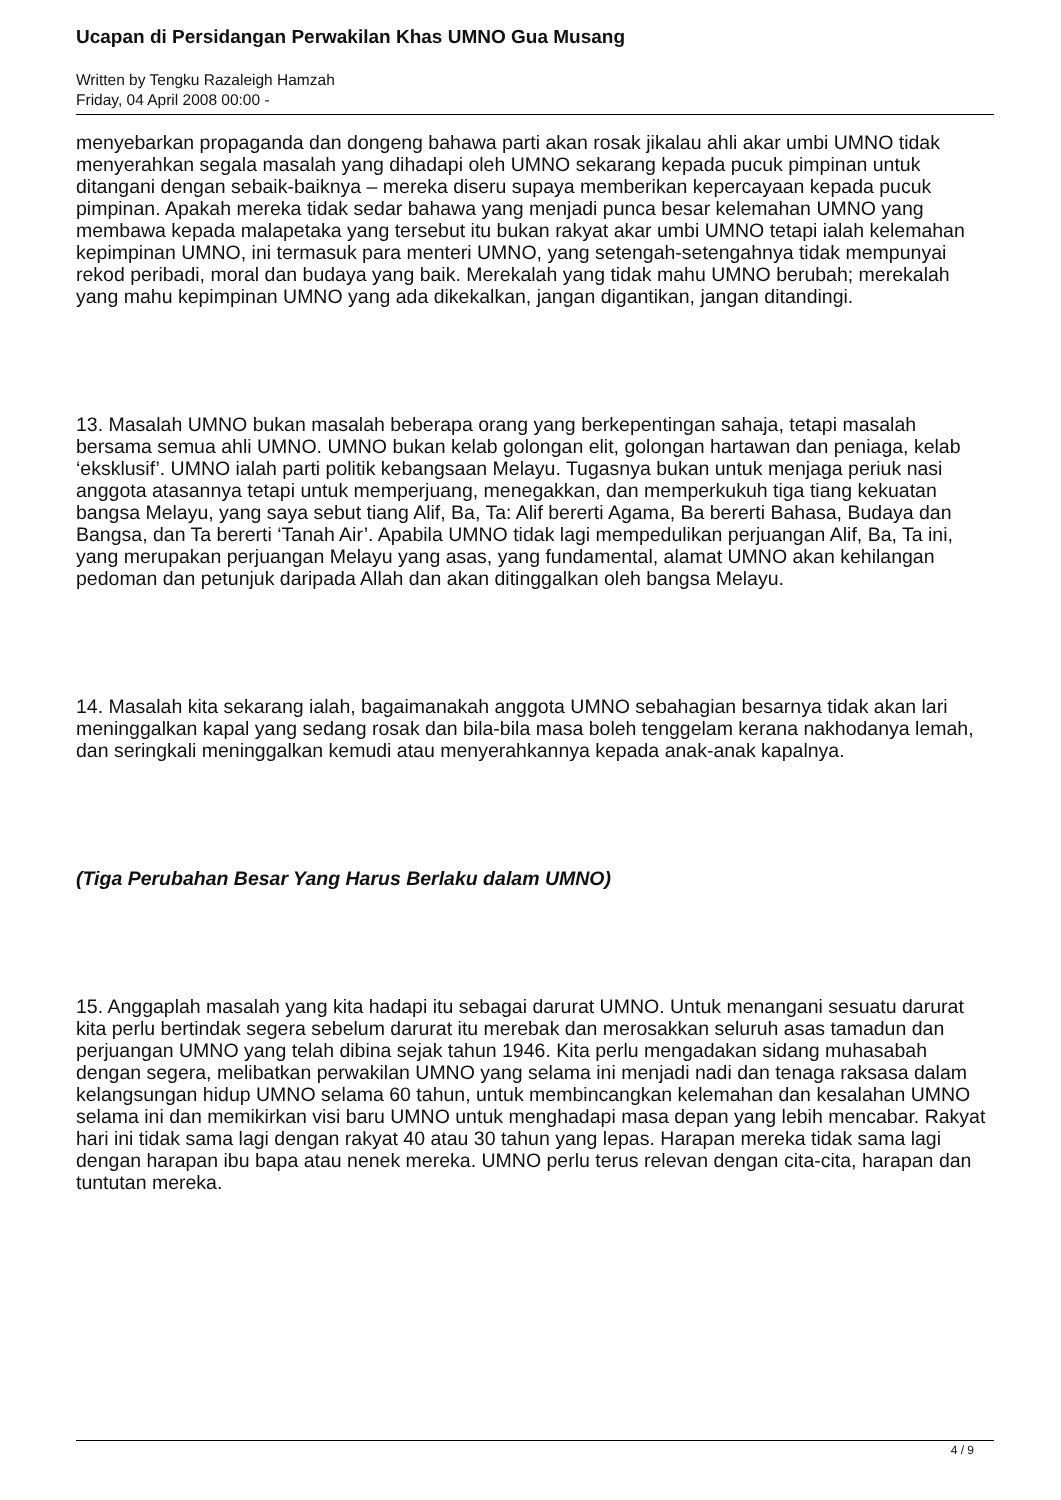Ucapan di Persidangan Perwakilan Khas UMNO Gua Musang
Written by Tengku Razaleigh Hamzah
Friday, 04 April 2008 00:00 -
menyebarkan propaganda dan dongeng bahawa parti akan rosak jikalau ahli akar umbi UMNO tidak menyerahkan segala masalah yang dihadapi oleh UMNO sekarang kepada pucuk pimpinan untuk ditangani dengan sebaik-baiknya – mereka diseru supaya memberikan kepercayaan kepada pucuk pimpinan. Apakah mereka tidak sedar bahawa yang menjadi punca besar kelemahan UMNO yang membawa kepada malapetaka yang tersebut itu bukan rakyat akar umbi UMNO tetapi ialah kelemahan kepimpinan UMNO, ini termasuk para menteri UMNO, yang setengah-setengahnya tidak mempunyai rekod peribadi, moral dan budaya yang baik. Merekalah yang tidak mahu UMNO berubah; merekalah yang mahu kepimpinan UMNO yang ada dikekalkan, jangan digantikan, jangan ditandingi.
13. Masalah UMNO bukan masalah beberapa orang yang berkepentingan sahaja, tetapi masalah bersama semua ahli UMNO. UMNO bukan kelab golongan elit, golongan hartawan dan peniaga, kelab ‘eksklusif’. UMNO ialah parti politik kebangsaan Melayu. Tugasnya bukan untuk menjaga periuk nasi anggota atasannya tetapi untuk memperjuang, menegakkan, dan memperkukuh tiga tiang kekuatan bangsa Melayu, yang saya sebut tiang Alif, Ba, Ta: Alif bererti Agama, Ba bererti Bahasa, Budaya dan Bangsa, dan Ta bererti ‘Tanah Air’. Apabila UMNO tidak lagi mempedulikan perjuangan Alif, Ba, Ta ini, yang merupakan perjuangan Melayu yang asas, yang fundamental, alamat UMNO akan kehilangan pedoman dan petunjuk daripada Allah dan akan ditinggalkan oleh bangsa Melayu.
14. Masalah kita sekarang ialah, bagaimanakah anggota UMNO sebahagian besarnya tidak akan lari meninggalkan kapal yang sedang rosak dan bila-bila masa boleh tenggelam kerana nakhodanya lemah, dan seringkali meninggalkan kemudi atau menyerahkannya kepada anak-anak kapalnya.
(Tiga Perubahan Besar Yang Harus Berlaku dalam UMNO)
15. Anggaplah masalah yang kita hadapi itu sebagai darurat UMNO. Untuk menangani sesuatu darurat kita perlu bertindak segera sebelum darurat itu merebak dan merosakkan seluruh asas tamadun dan perjuangan UMNO yang telah dibina sejak tahun 1946. Kita perlu mengadakan sidang muhasabah dengan segera, melibatkan perwakilan UMNO yang selama ini menjadi nadi dan tenaga raksasa dalam kelangsungan hidup UMNO selama 60 tahun, untuk membincangkan kelemahan dan kesalahan UMNO selama ini dan memikirkan visi baru UMNO untuk menghadapi masa depan yang lebih mencabar. Rakyat hari ini tidak sama lagi dengan rakyat 40 atau 30 tahun yang lepas. Harapan mereka tidak sama lagi dengan harapan ibu bapa atau nenek mereka. UMNO perlu terus relevan dengan cita-cita, harapan dan tuntutan mereka.
4 / 9